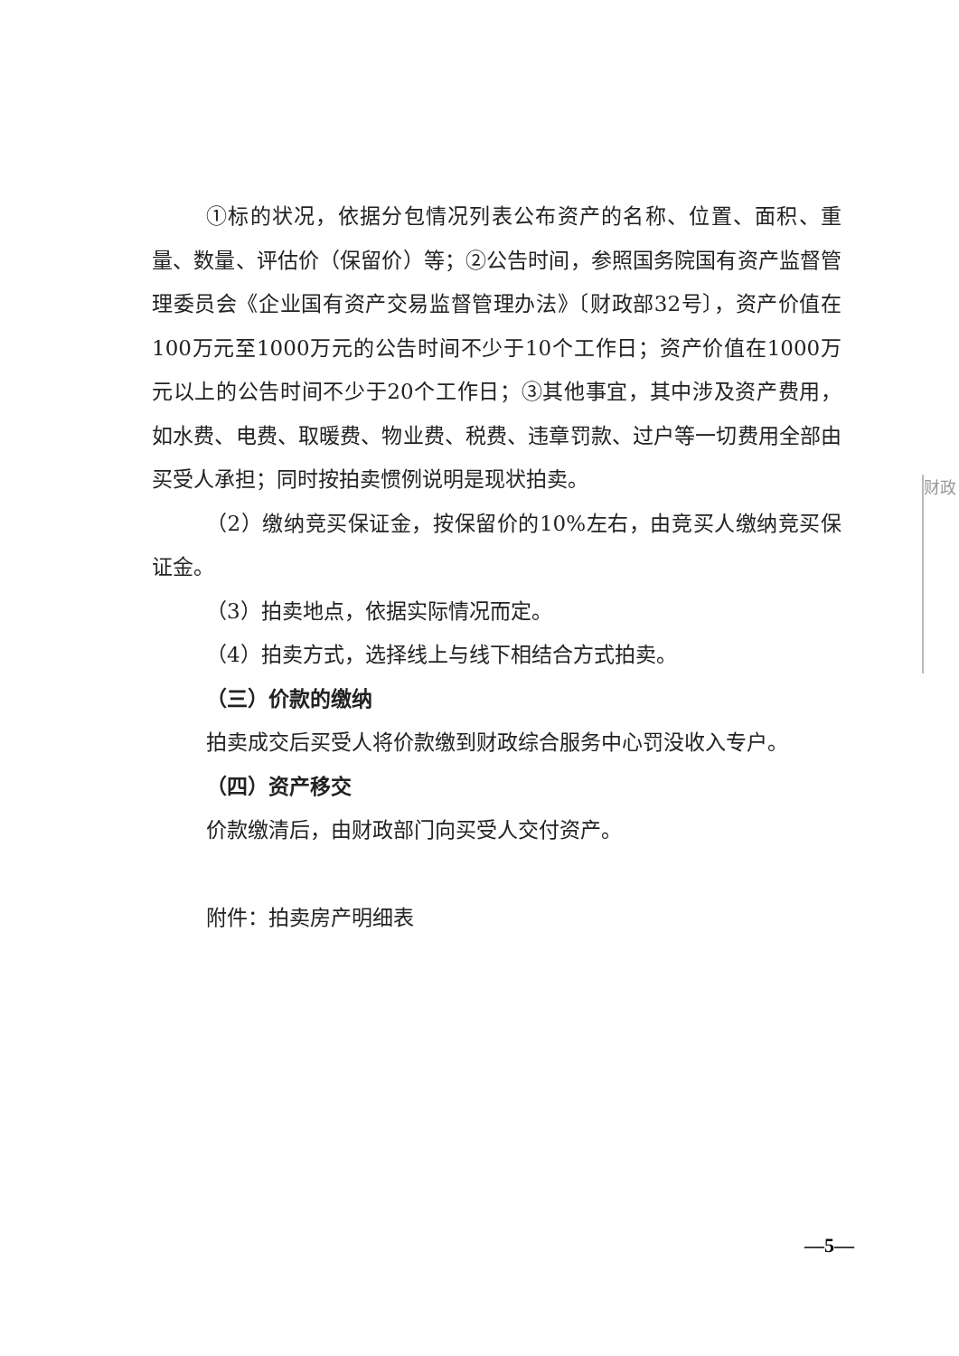①标的状况，依据分包情况列表公布资产的名称、位置、面积、重量、数量、评估价（保留价）等；②公告时间，参照国务院国有资产监督管理委员会《企业国有资产交易监督管理办法》〔财政部32号〕，资产价值在100万元至1000万元的公告时间不少于10个工作日；资产价值在1000万元以上的公告时间不少于20个工作日；③其他事宜，其中涉及资产费用，如水费、电费、取暖费、物业费、税费、违章罚款、过户等一切费用全部由买受人承担；同时按拍卖惯例说明是现状拍卖。
（2）缴纳竞买保证金，按保留价的10%左右，由竞买人缴纳竞买保证金。
（3）拍卖地点，依据实际情况而定。
（4）拍卖方式，选择线上与线下相结合方式拍卖。
（三）价款的缴纳
拍卖成交后买受人将价款缴到财政综合服务中心罚没收入专户。
（四）资产移交
价款缴清后，由财政部门向买受人交付资产。
附件：拍卖房产明细表
财政
—5—